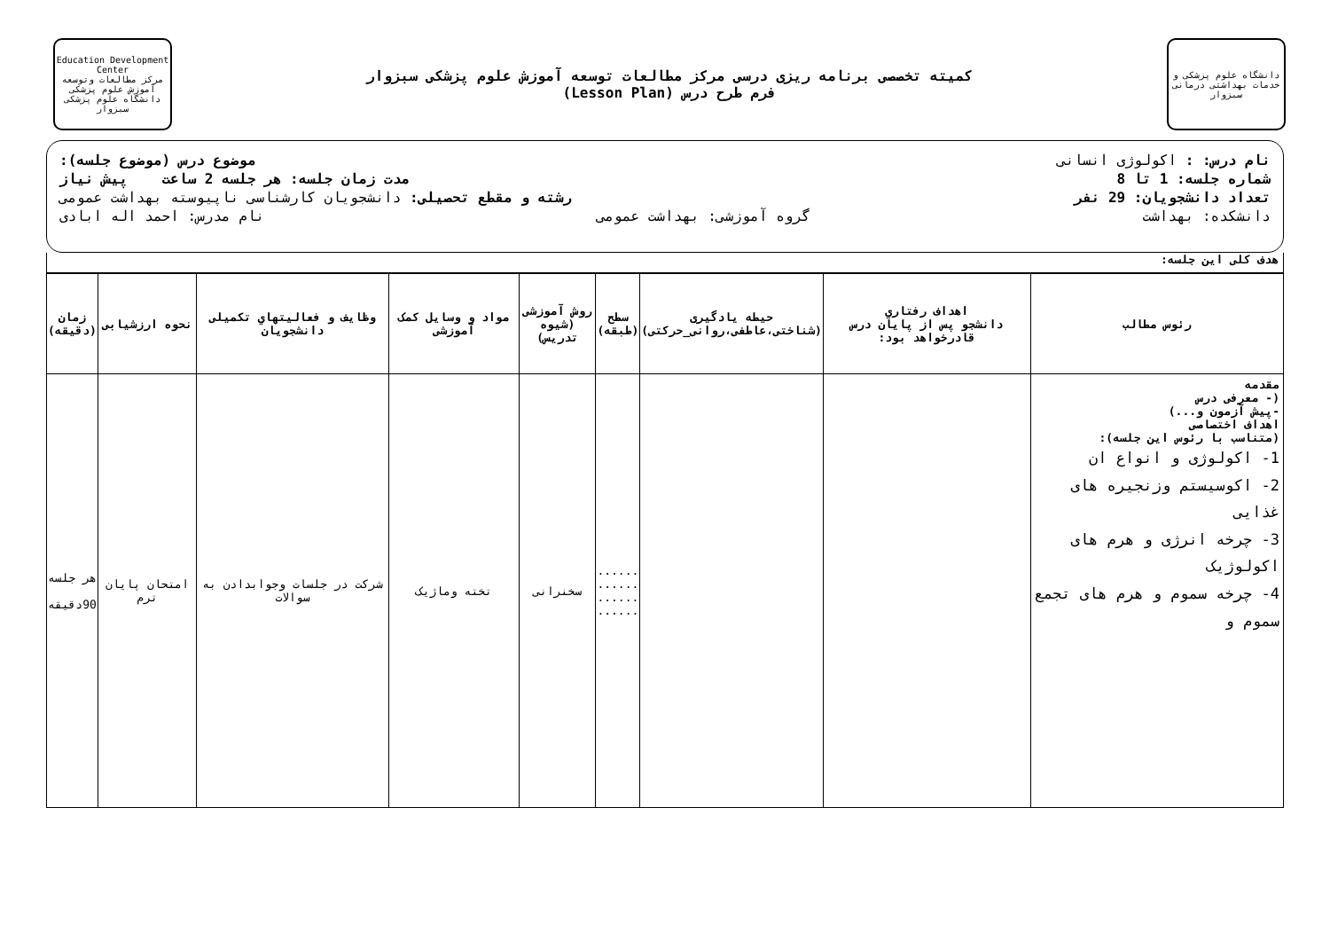دانشگاه علوم پزشکی و خدمات بهداشتی درمانی سبزوار
کمیته تخصصی برنامه ریزی درسی مرکز مطالعات توسعه آموزش علوم پزشکی سبزوار
فرم طرح درس (Lesson Plan)
Education Development Center
مرکز مطالعات وتوسعه آموزش علوم پزشکی
دانشگاه علوم پزشکی سبزوار
نام درس: : اکولوژی انسانی موضوع درس (موضوع جلسه):
شماره جلسه: 1 تا 8 مدت زمان جلسه: هر جلسه 2 ساعت پیش نیاز
تعداد دانشجویان: 29 نفر رشته و مقطع تحصیلی: دانشجویان کارشناسی ناپیوسته بهداشت عمومی
دانشکده: بهداشت گروه آموزشی: بهداشت عمومی نام مدرس: احمد اله ابادی
هدف کلی این جلسه:
| رئوس مطالب | اهداف رفتاري دانشجو پس از پایان درس قادرخواهد بود: | حیطه یادگیری (شناختی،عاطفی،روانی_حرکتی) | سطح (طبقه) | روش آموزشی (شیوه تدریس) | مواد و وسایل کمک آموزشی | وظایف و فعالیتهاي تکمیلی دانشجویان | نحوه ارزشیابی | زمان (دقیقه) |
| --- | --- | --- | --- | --- | --- | --- | --- | --- |
| مقدمه (- معرفی درس -پیش آزمون و...) اهداف اختصاصی (متناسب با رئوس این جلسه): 1- اکولوژی و انواع ان 2- اکوسیستم وزنجیره های غذایی 3- چرخه انرژی و هرم های اکولوژیک 4- چرخه سموم و هرم های تجمع سموم و | | | ...... ...... ...... ...... | سخنرانی | تخته وماژیک | شرکت در جلسات وجوابدادن به سوالات | امتحان پایان ترم | هر جلسه 90دقیقه |